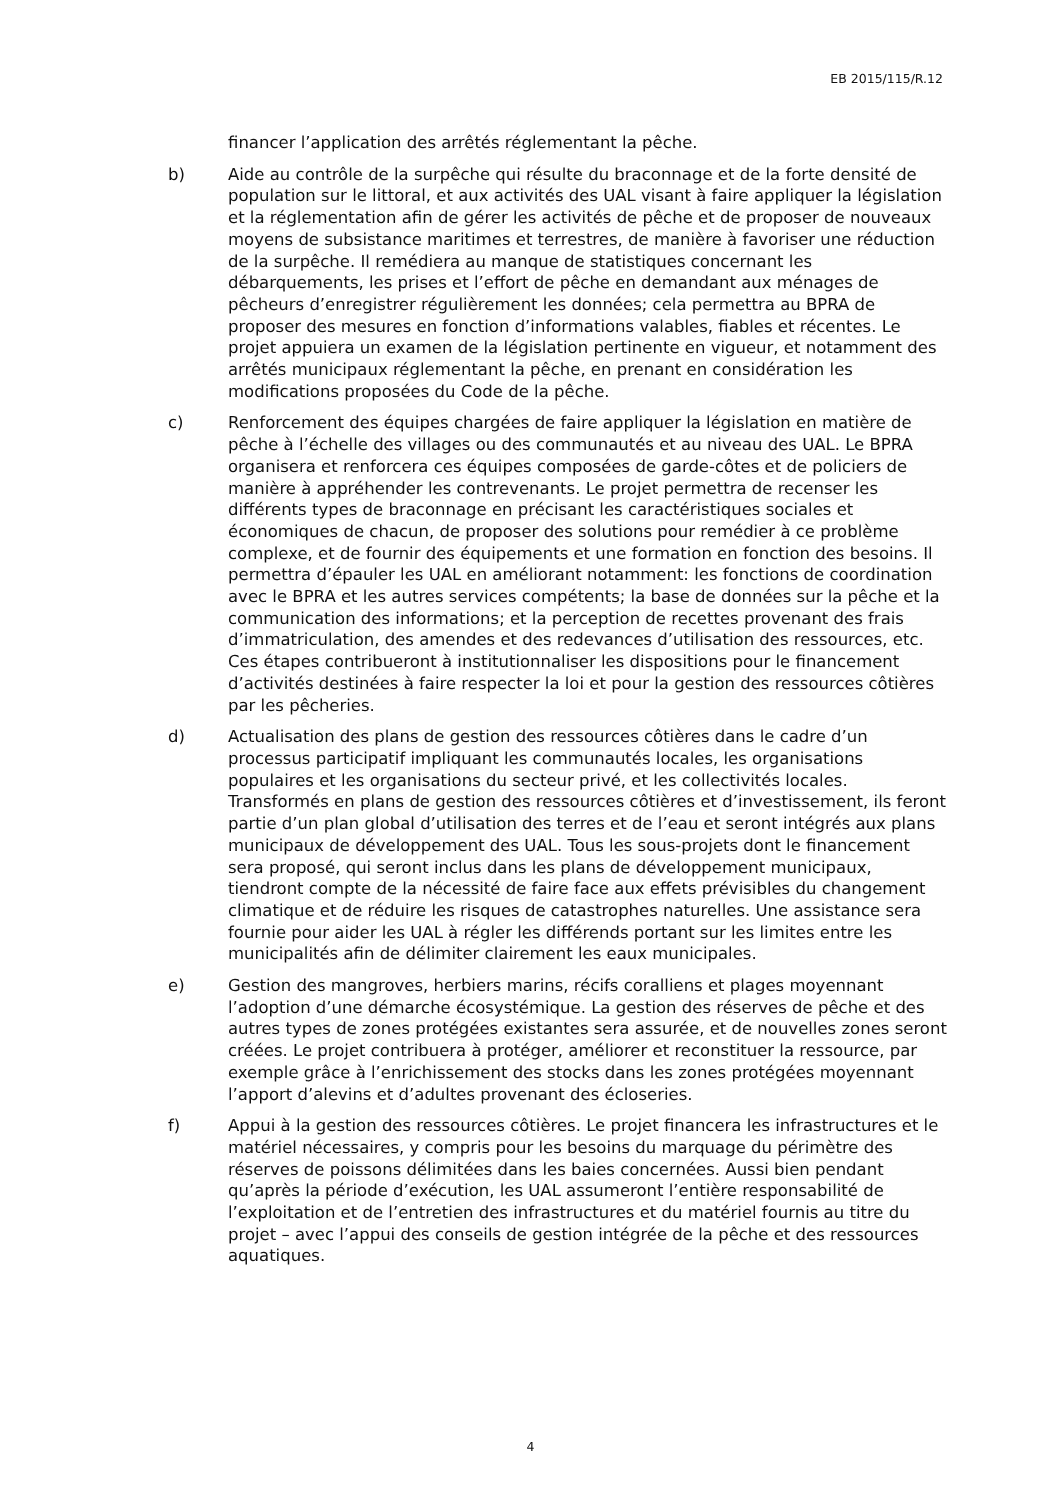EB 2015/115/R.12
financer l’application des arrêtés réglementant la pêche.
b) Aide au contrôle de la surpêche qui résulte du braconnage et de la forte densité de population sur le littoral, et aux activités des UAL visant à faire appliquer la législation et la réglementation afin de gérer les activités de pêche et de proposer de nouveaux moyens de subsistance maritimes et terrestres, de manière à favoriser une réduction de la surpêche. Il remédiera au manque de statistiques concernant les débarquements, les prises et l’effort de pêche en demandant aux ménages de pêcheurs d’enregistrer régulièrement les données; cela permettra au BPRA de proposer des mesures en fonction d’informations valables, fiables et récentes. Le projet appuiera un examen de la législation pertinente en vigueur, et notamment des arrêtés municipaux réglementant la pêche, en prenant en considération les modifications proposées du Code de la pêche.
c) Renforcement des équipes chargées de faire appliquer la législation en matière de pêche à l’échelle des villages ou des communautés et au niveau des UAL. Le BPRA organisera et renforcera ces équipes composées de garde-côtes et de policiers de manière à appréhender les contrevenants. Le projet permettra de recenser les différents types de braconnage en précisant les caractéristiques sociales et économiques de chacun, de proposer des solutions pour remédier à ce problème complexe, et de fournir des équipements et une formation en fonction des besoins. Il permettra d’épauler les UAL en améliorant notamment: les fonctions de coordination avec le BPRA et les autres services compétents; la base de données sur la pêche et la communication des informations; et la perception de recettes provenant des frais d’immatriculation, des amendes et des redevances d’utilisation des ressources, etc. Ces étapes contribueront à institutionnaliser les dispositions pour le financement d’activités destinées à faire respecter la loi et pour la gestion des ressources côtières par les pêcheries.
d) Actualisation des plans de gestion des ressources côtières dans le cadre d’un processus participatif impliquant les communautés locales, les organisations populaires et les organisations du secteur privé, et les collectivités locales. Transformés en plans de gestion des ressources côtières et d’investissement, ils feront partie d’un plan global d’utilisation des terres et de l’eau et seront intégrés aux plans municipaux de développement des UAL. Tous les sous-projets dont le financement sera proposé, qui seront inclus dans les plans de développement municipaux, tiendront compte de la nécessité de faire face aux effets prévisibles du changement climatique et de réduire les risques de catastrophes naturelles. Une assistance sera fournie pour aider les UAL à régler les différends portant sur les limites entre les municipalités afin de délimiter clairement les eaux municipales.
e) Gestion des mangroves, herbiers marins, récifs coralliens et plages moyennant l’adoption d’une démarche écosystémique. La gestion des réserves de pêche et des autres types de zones protégées existantes sera assurée, et de nouvelles zones seront créées. Le projet contribuera à protéger, améliorer et reconstituer la ressource, par exemple grâce à l’enrichissement des stocks dans les zones protégées moyennant l’apport d’alevins et d’adultes provenant des écloseries.
f) Appui à la gestion des ressources côtières. Le projet financera les infrastructures et le matériel nécessaires, y compris pour les besoins du marquage du périmètre des réserves de poissons délimitées dans les baies concernées. Aussi bien pendant qu’après la période d’exécution, les UAL assumeront l’entière responsabilité de l’exploitation et de l’entretien des infrastructures et du matériel fournis au titre du projet – avec l’appui des conseils de gestion intégrée de la pêche et des ressources aquatiques.
4